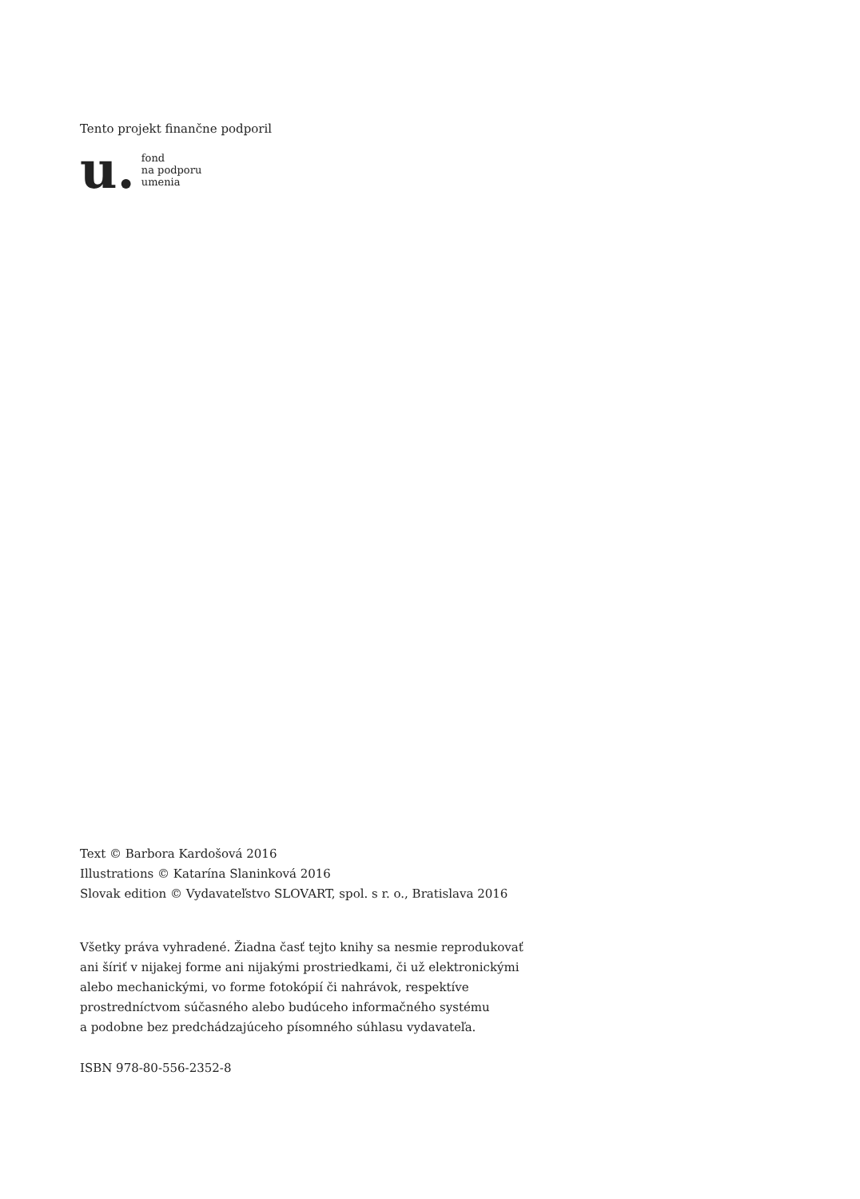Tento projekt finančne podporil
u.
fond
na podporu
umenia
Text © Barbora Kardošová 2016
Illustrations © Katarína Slaninková 2016
Slovak edition © Vydavateľstvo SLOVART, spol. s r. o., Bratislava 2016
Všetky práva vyhradené. Žiadna časť tejto knihy sa nesmie reprodukovať
ani šíriť v nijakej forme ani nijakými prostriedkami, či už elektronickými
alebo mechanickými, vo forme fotokópií či nahrávok, respektíve
prostredníctvom súčasného alebo budúceho informačného systému
a podobne bez predchádzajúceho písomného súhlasu vydavateľa.
ISBN 978-80-556-2352-8